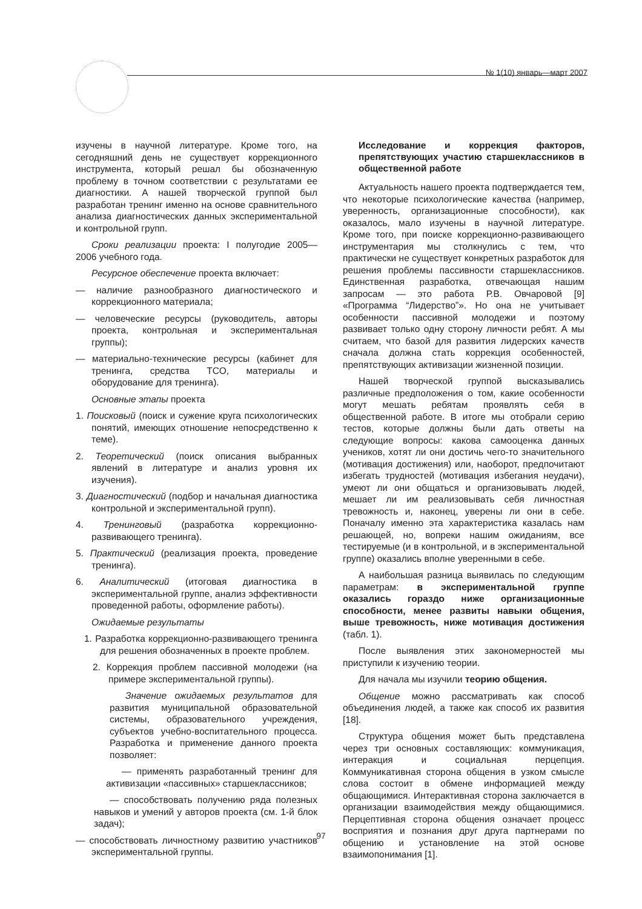№ 1(10) январь—март 2007
изучены в научной литературе. Кроме того, на сегодняшний день не существует коррекционного инструмента, который решал бы обозначенную проблему в точном соответствии с результатами ее диагностики. А нашей творческой группой был разработан тренинг именно на основе сравнительного анализа диагностических данных экспериментальной и контрольной групп.
Сроки реализации проекта: I полугодие 2005—2006 учебного года.
Ресурсное обеспечение проекта включает:
— наличие разнообразного диагностического и коррекционного материала;
— человеческие ресурсы (руководитель, авторы проекта, контрольная и экспериментальная группы);
— материально-технические ресурсы (кабинет для тренинга, средства ТСО, материалы и оборудование для тренинга).
Основные этапы проекта
1. Поисковый (поиск и сужение круга психологических понятий, имеющих отношение непосредственно к теме).
2. Теоретический (поиск описания выбранных явлений в литературе и анализ уровня их изучения).
3. Диагностический (подбор и начальная диагностика контрольной и экспериментальной групп).
4. Тренинговый (разработка коррекционно-развивающего тренинга).
5. Практический (реализация проекта, проведение тренинга).
6. Аналитический (итоговая диагностика в экспериментальной группе, анализ эффективности проведенной работы, оформление работы).
Ожидаемые результаты
1. Разработка коррекционно-развивающего тренинга для решения обозначенных в проекте проблем.
2. Коррекция проблем пассивной молодежи (на примере экспериментальной группы).
Значение ожидаемых результатов для развития муниципальной образовательной системы, образовательного учреждения, субъектов учебно-воспитательного процесса. Разработка и применение данного проекта позволяет:
— применять разработанный тренинг для активизации «пассивных» старшеклассников;
— способствовать получению ряда полезных навыков и умений у авторов проекта (см. 1-й блок задач);
— способствовать личностному развитию участников экспериментальной группы.
Исследование и коррекция факторов, препятствующих участию старшеклассников в общественной работе
Актуальность нашего проекта подтверждается тем, что некоторые психологические качества (например, уверенность, организационные способности), как оказалось, мало изучены в научной литературе. Кроме того, при поиске коррекционно-развивающего инструментария мы столкнулись с тем, что практически не существует конкретных разработок для решения проблемы пассивности старшеклассников. Единственная разработка, отвечающая нашим запросам — это работа Р.В. Овчаровой [9] «Программа “Лидерство”». Но она не учитывает особенности пассивной молодежи и поэтому развивает только одну сторону личности ребят. А мы считаем, что базой для развития лидерских качеств сначала должна стать коррекция особенностей, препятствующих активизации жизненной позиции.
Нашей творческой группой высказывались различные предположения о том, какие особенности могут мешать ребятам проявлять себя в общественной работе. В итоге мы отобрали серию тестов, которые должны были дать ответы на следующие вопросы: какова самооценка данных учеников, хотят ли они достичь чего-то значительного (мотивация достижения) или, наоборот, предпочитают избегать трудностей (мотивация избегания неудачи), умеют ли они общаться и организовывать людей, мешает ли им реализовывать себя личностная тревожность и, наконец, уверены ли они в себе. Поначалу именно эта характеристика казалась нам решающей, но, вопреки нашим ожиданиям, все тестируемые (и в контрольной, и в экспериментальной группе) оказались вполне уверенными в себе.
А наибольшая разница выявилась по следующим параметрам: в экспериментальной группе оказались гораздо ниже организационные способности, менее развиты навыки общения, выше тревожность, ниже мотивация достижения (табл. 1).
После выявления этих закономерностей мы приступили к изучению теории.
Для начала мы изучили теорию общения.
Общение можно рассматривать как способ объединения людей, а также как способ их развития [18].
Структура общения может быть представлена через три основных составляющих: коммуникация, интеракция и социальная перцепция. Коммуникативная сторона общения в узком смысле слова состоит в обмене информацией между общающимися. Интерактивная сторона заключается в организации взаимодействия между общающимися. Перцептивная сторона общения означает процесс восприятия и познания друг друга партнерами по общению и установление на этой основе взаимопонимания [1].
97